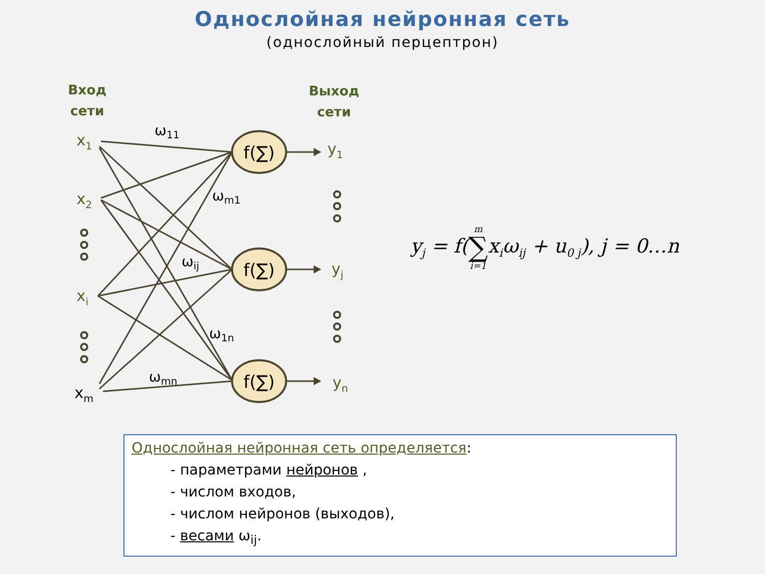Однослойная нейронная сеть
(однослойный перцептрон)
f(∑)
f(∑)
f(∑)
Вход
сети
Выход
сети
x1
x2
xi
y1
yj
yn
xm
ω11
ωm1
ωij
ω1n
ωmn
y<sub>j</sub> = f(m
∑
i=1x<sub>i</sub>ω<sub>ij</sub> + u<sub>0 j</sub>), j = 0…n
Однослойная нейронная сеть определяется:
- параметрами нейронов ,
- числом входов,
- числом нейронов (выходов),
- весами ω<sub>ij</sub>.